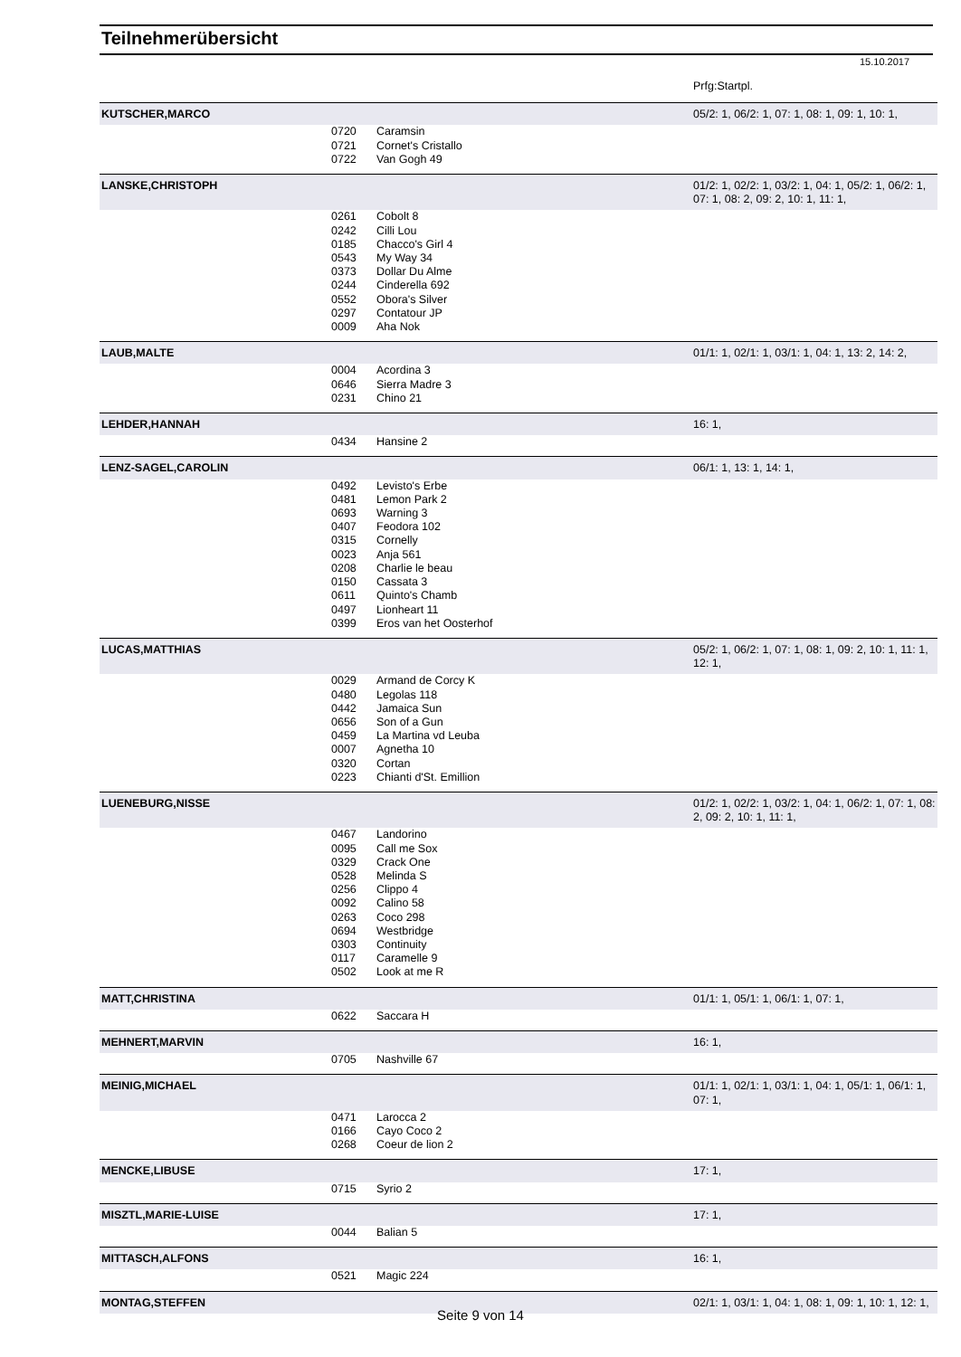Teilnehmerübersicht
15.10.2017
| | | | Prfg:Startpl. |
| KUTSCHER,MARCO | | | 05/2: 1, 06/2: 1, 07: 1, 08: 1, 09: 1, 10: 1, |
| | 0720 | Caramsin | |
| | 0721 | Cornet's Cristallo | |
| | 0722 | Van Gogh 49 | |
| LANSKE,CHRISTOPH | | | 01/2: 1, 02/2: 1, 03/2: 1, 04: 1, 05/2: 1, 06/2: 1, 07: 1, 08: 2, 09: 2, 10: 1, 11: 1, |
| | 0261 | Cobolt 8 | |
| | 0242 | Cilli Lou | |
| | 0185 | Chacco's Girl 4 | |
| | 0543 | My Way 34 | |
| | 0373 | Dollar Du Alme | |
| | 0244 | Cinderella 692 | |
| | 0552 | Obora's Silver | |
| | 0297 | Contatour JP | |
| | 0009 | Aha Nok | |
| LAUB,MALTE | | | 01/1: 1, 02/1: 1, 03/1: 1, 04: 1, 13: 2, 14: 2, |
| | 0004 | Acordina 3 | |
| | 0646 | Sierra Madre 3 | |
| | 0231 | Chino 21 | |
| LEHDER,HANNAH | | | 16: 1, |
| | 0434 | Hansine 2 | |
| LENZ-SAGEL,CAROLIN | | | 06/1: 1, 13: 1, 14: 1, |
| | 0492 | Levisto's Erbe | |
| | 0481 | Lemon Park 2 | |
| | 0693 | Warning 3 | |
| | 0407 | Feodora 102 | |
| | 0315 | Cornelly | |
| | 0023 | Anja 561 | |
| | 0208 | Charlie le beau | |
| | 0150 | Cassata 3 | |
| | 0611 | Quinto's Chamb | |
| | 0497 | Lionheart 11 | |
| | 0399 | Eros van het Oosterhof | |
| LUCAS,MATTHIAS | | | 05/2: 1, 06/2: 1, 07: 1, 08: 1, 09: 2, 10: 1, 11: 1, 12: 1, |
| | 0029 | Armand de Corcy K | |
| | 0480 | Legolas 118 | |
| | 0442 | Jamaica Sun | |
| | 0656 | Son of a Gun | |
| | 0459 | La Martina vd Leuba | |
| | 0007 | Agnetha 10 | |
| | 0320 | Cortan | |
| | 0223 | Chianti d'St. Emillion | |
| LUENEBURG,NISSE | | | 01/2: 1, 02/2: 1, 03/2: 1, 04: 1, 06/2: 1, 07: 1, 08: 2, 09: 2, 10: 1, 11: 1, |
| | 0467 | Landorino | |
| | 0095 | Call me Sox | |
| | 0329 | Crack One | |
| | 0528 | Melinda S | |
| | 0256 | Clippo 4 | |
| | 0092 | Calino 58 | |
| | 0263 | Coco 298 | |
| | 0694 | Westbridge | |
| | 0303 | Continuity | |
| | 0117 | Caramelle 9 | |
| | 0502 | Look at me R | |
| MATT,CHRISTINA | | | 01/1: 1, 05/1: 1, 06/1: 1, 07: 1, |
| | 0622 | Saccara H | |
| MEHNERT,MARVIN | | | 16: 1, |
| | 0705 | Nashville 67 | |
| MEINIG,MICHAEL | | | 01/1: 1, 02/1: 1, 03/1: 1, 04: 1, 05/1: 1, 06/1: 1, 07: 1, |
| | 0471 | Larocca 2 | |
| | 0166 | Cayo Coco 2 | |
| | 0268 | Coeur de lion 2 | |
| MENCKE,LIBUSE | | | 17: 1, |
| | 0715 | Syrio 2 | |
| MISZTL,MARIE-LUISE | | | 17: 1, |
| | 0044 | Balian 5 | |
| MITTASCH,ALFONS | | | 16: 1, |
| | 0521 | Magic 224 | |
| MONTAG,STEFFEN | | | 02/1: 1, 03/1: 1, 04: 1, 08: 1, 09: 1, 10: 1, 12: 1, |
Seite 9 von 14